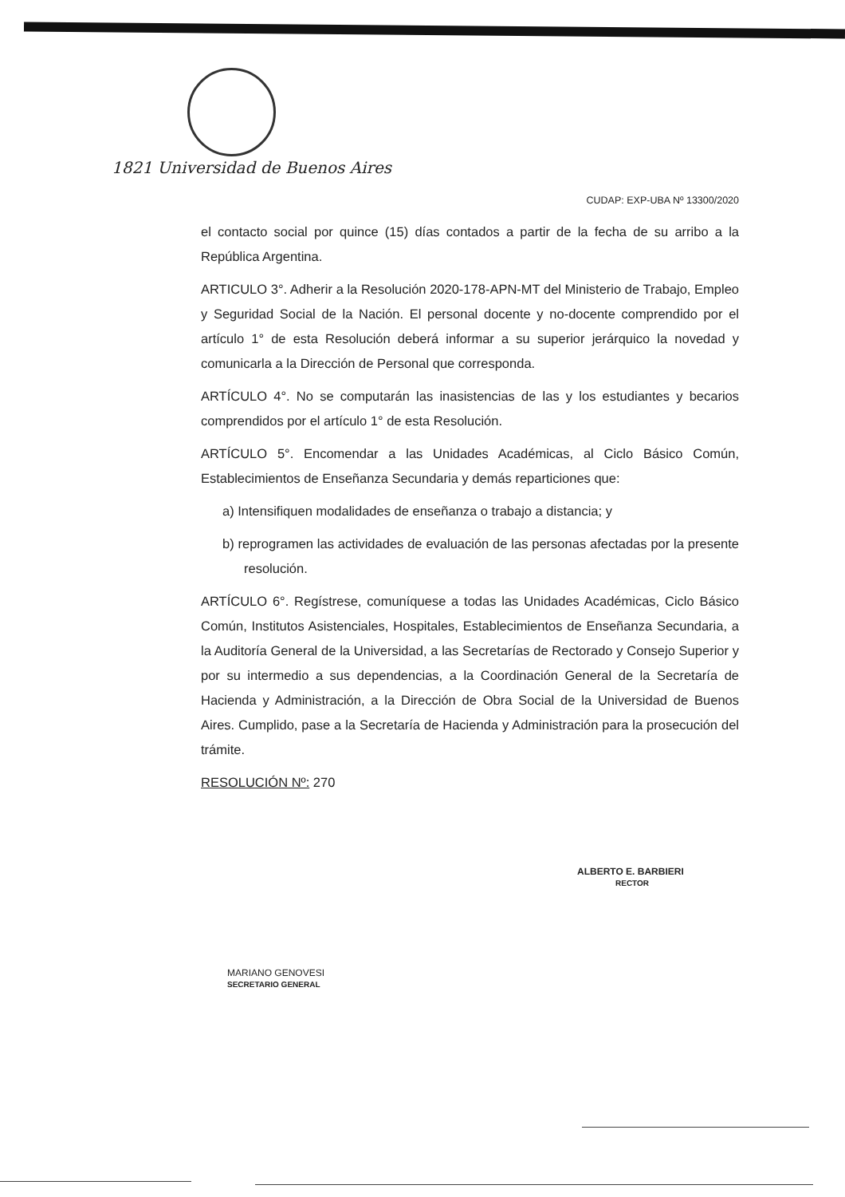1821 Universidad de Buenos Aires
CUDAP: EXP-UBA Nº 13300/2020
el contacto social por quince (15) días contados a partir de la fecha de su arribo a la República Argentina.
ARTICULO 3°. Adherir a la Resolución 2020-178-APN-MT del Ministerio de Trabajo, Empleo y Seguridad Social de la Nación. El personal docente y no-docente comprendido por el artículo 1° de esta Resolución deberá informar a su superior jerárquico la novedad y comunicarla a la Dirección de Personal que corresponda.
ARTÍCULO 4°. No se computarán las inasistencias de las y los estudiantes y becarios comprendidos por el artículo 1° de esta Resolución.
ARTÍCULO 5°. Encomendar a las Unidades Académicas, al Ciclo Básico Común, Establecimientos de Enseñanza Secundaria y demás reparticiones que:
a) Intensifiquen modalidades de enseñanza o trabajo a distancia; y
b) reprogramen las actividades de evaluación de las personas afectadas por la presente resolución.
ARTÍCULO 6°. Regístrese, comuníquese a todas las Unidades Académicas, Ciclo Básico Común, Institutos Asistenciales, Hospitales, Establecimientos de Enseñanza Secundaria, a la Auditoría General de la Universidad, a las Secretarías de Rectorado y Consejo Superior y por su intermedio a sus dependencias, a la Coordinación General de la Secretaría de Hacienda y Administración, a la Dirección de Obra Social de la Universidad de Buenos Aires. Cumplido, pase a la Secretaría de Hacienda y Administración para la prosecución del trámite.
RESOLUCIÓN Nº: 270
ALBERTO E. BARBIERI
RECTOR
MARIANO GENOVESI
SECRETARIO GENERAL